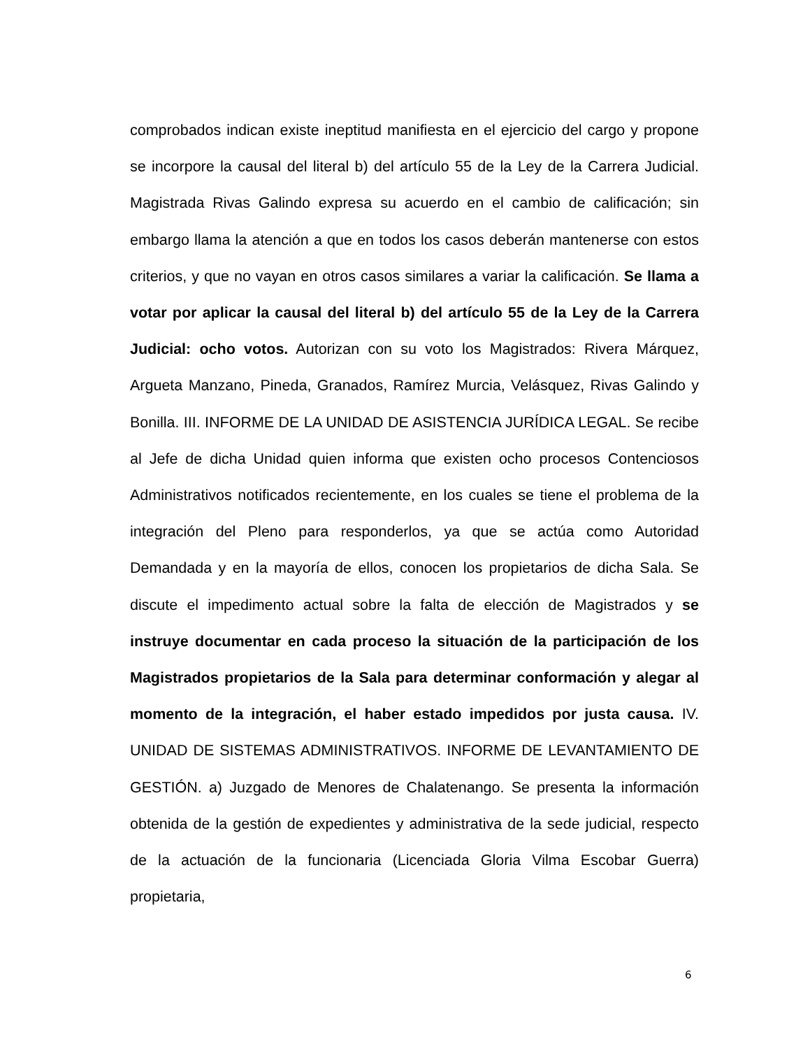comprobados indican existe ineptitud manifiesta en el ejercicio del cargo y propone se incorpore la causal del literal b) del artículo 55 de la Ley de la Carrera Judicial. Magistrada Rivas Galindo expresa su acuerdo en el cambio de calificación; sin embargo llama la atención a que en todos los casos deberán mantenerse con estos criterios, y que no vayan en otros casos similares a variar la calificación. Se llama a votar por aplicar la causal del literal b) del artículo 55 de la Ley de la Carrera Judicial: ocho votos. Autorizan con su voto los Magistrados: Rivera Márquez, Argueta Manzano, Pineda, Granados, Ramírez Murcia, Velásquez, Rivas Galindo y Bonilla. III. INFORME DE LA UNIDAD DE ASISTENCIA JURÍDICA LEGAL. Se recibe al Jefe de dicha Unidad quien informa que existen ocho procesos Contenciosos Administrativos notificados recientemente, en los cuales se tiene el problema de la integración del Pleno para responderlos, ya que se actúa como Autoridad Demandada y en la mayoría de ellos, conocen los propietarios de dicha Sala. Se discute el impedimento actual sobre la falta de elección de Magistrados y se instruye documentar en cada proceso la situación de la participación de los Magistrados propietarios de la Sala para determinar conformación y alegar al momento de la integración, el haber estado impedidos por justa causa. IV. UNIDAD DE SISTEMAS ADMINISTRATIVOS. INFORME DE LEVANTAMIENTO DE GESTIÓN. a) Juzgado de Menores de Chalatenango. Se presenta la información obtenida de la gestión de expedientes y administrativa de la sede judicial, respecto de la actuación de la funcionaria (Licenciada Gloria Vilma Escobar Guerra) propietaria,
6